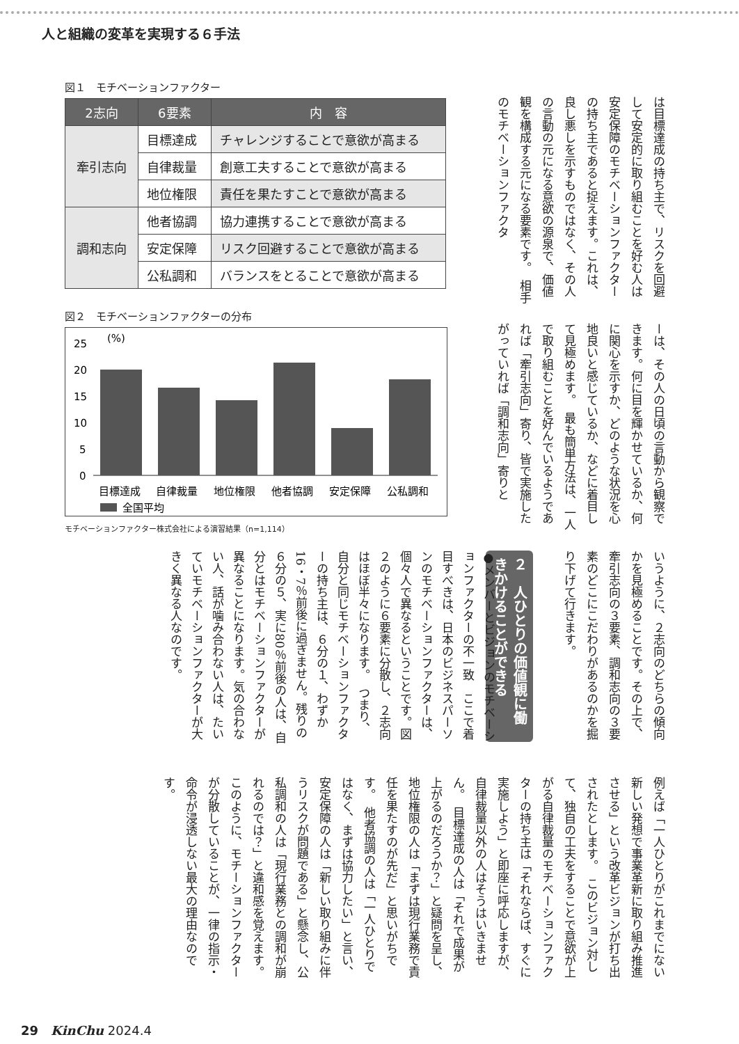人と組織の変革を実現する６手法
図１　モチベーションファクター
| 2志向 | 6要素 | 内 容 |
| --- | --- | --- |
| 牽引志向 | 目標達成 | チャレンジすることで意欲が高まる |
| | 自律裁量 | 創意工夫することで意欲が高まる |
| | 地位権限 | 責任を果たすことで意欲が高まる |
| 調和志向 | 他者協調 | 協力連携することで意欲が高まる |
| | 安定保障 | リスク回避することで意欲が高まる |
| | 公私調和 | バランスをとることで意欲が高まる |
図２　モチベーションファクターの分布
(%)
25
20
15
10
5
0
目標達成
自律裁量
地位権限
他者協調
安定保障
公私調和
全国平均
モチベーションファクター株式会社による演習結果（n=1,114）
は目標達成の持ち主で、リスクを回避して安定的に取り組むことを好む人は安定保障のモチベーションファクターの持ち主であると捉えます。これは、良し悪しを示すものではなく、その人の言動の元になる意欲の源泉で、価値観を構成する元になる要素です。　相手のモチベーションファクタ
ーは、その人の日頃の言動から観察できます。何に目を輝かせているか、何に関心を示すか、どのような状況を心地良いと感じているか、などに着目して見極めます。　最も簡単方法は、一人で取り組むことを好んでいるようであれば「牽引志向」寄り、皆で実施したがっていれば「調和志向」寄りと
いうように、２志向のどちらの傾向かを見極めることです。その上で、牽引志向の３要素、調和志向の３要素のどこにこだわりがあるのかを掘り下げて行きます。
２　人ひとりの価値観に働きかけることができる
●メンバーとビジョンのモチベーションファクターの不一致　ここで着目すべきは、日本のビジネスパーソンのモチベーションファクターは、個々人で異なるということです。図２のように６要素に分散し、２志向はほぼ半々になります。　つまり、自分と同じモチベーションファクターの持ち主は、６分の１、わずか16・7％前後に過ぎません。残りの６分の５、実に80％前後の人は、自分とはモチベーションファクターが異なることになります。気の合わない人、話が噛み合わない人は、たいていモチベーションファクターが大きく異なる人なのです。
例えば「一人ひとりがこれまでにない新しい発想で事業革新に取り組み推進させる」という改革ビジョンが打ち出されたとします。　このビジョン対して、独自の工夫をすることで意欲が上がる自律裁量のモチベーションファクターの持ち主は「それならば、すぐに実施しよう」と即座に呼応しますが、自律裁量以外の人はそうはいきません。　目標達成の人は「それで成果が上がるのだろうか？」と疑問を呈し、地位権限の人は「まずは現行業務で責任を果たすのが先だ」と思いがちです。　他者協調の人は「一人ひとりではなく、まずは協力したい」と言い、安定保障の人は「新しい取り組みに伴うリスクが問題である」と懸念し、公私調和の人は「現行業務との調和が崩れるのでは？」と違和感を覚えます。　このように、モチーションファクターが分散していることが、一律の指示・命令が浸透しない最大の理由なのです。
29　KinChu 2024.4